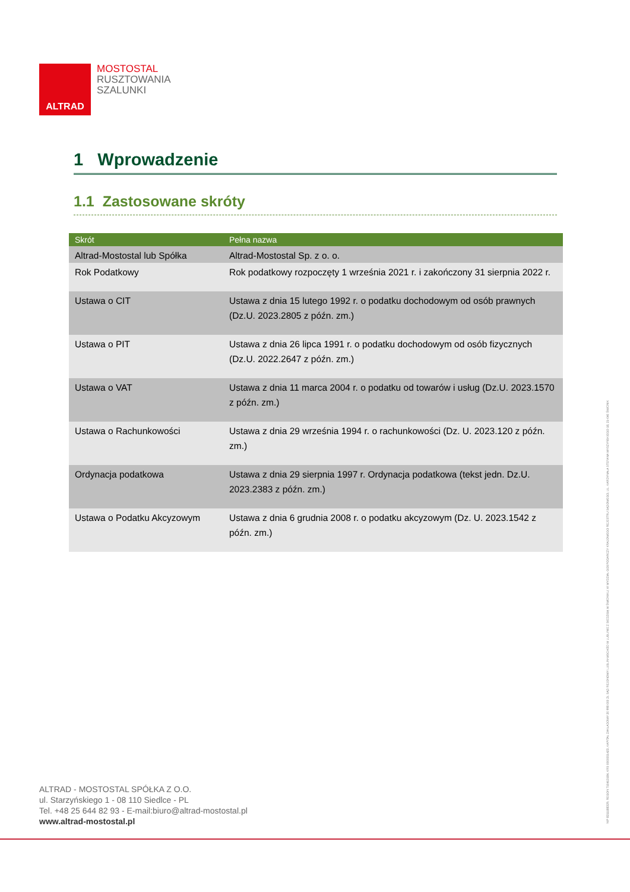ALTRAD
MOSTOSTAL
RUSZTOWANIA
SZALUNKI
1 Wprowadzenie
1.1 Zastosowane skróty
| Skrót | Pełna nazwa |
| --- | --- |
| Altrad-Mostostal lub Spółka | Altrad-Mostostal Sp. z o. o. |
| Rok Podatkowy | Rok podatkowy rozpoczęty 1 września 2021 r. i zakończony 31 sierpnia 2022 r. |
| Ustawa o CIT | Ustawa z dnia 15 lutego 1992 r. o podatku dochodowym od osób prawnych (Dz.U. 2023.2805 z późn. zm.) |
| Ustawa o PIT | Ustawa z dnia 26 lipca 1991 r. o podatku dochodowym od osób fizycznych (Dz.U. 2022.2647 z późn. zm.) |
| Ustawa o VAT | Ustawa z dnia 11 marca 2004 r. o podatku od towarów i usług (Dz.U. 2023.1570 z późn. zm.) |
| Ustawa o Rachunkowości | Ustawa z dnia 29 września 1994 r. o rachunkowości (Dz. U. 2023.120 z późn. zm.) |
| Ordynacja podatkowa | Ustawa z dnia 29 sierpnia 1997 r. Ordynacja podatkowa (tekst jedn. Dz.U. 2023.2383 z późn. zm.) |
| Ustawa o Podatku Akcyzowym | Ustawa z dnia 6 grudnia 2008 r. o podatku akcyzowym (Dz. U. 2023.1542 z późn. zm.) |
NIP 8211188329, REGON 710413184, KRS 0000051423, KAPITAŁ ZAKŁADOWY 20 998 000 ZŁ SĄD REJONOWY LUBLIN-WSCHÓD W LUBLINIE Z SIEDZIBĄ W ŚWIDNIKU, VI WYDZIAŁ GOSPODARCZY KRAJOWEGO REJESTRU SĄDOWEGO, UL. KARDYNAŁA STEFANA WYSZYŃSKIEGO 18, 21-040 ŚWIDNIK
ALTRAD - MOSTOSTAL SPÓŁKA Z O.O.
ul. Starzyńskiego 1 - 08 110 Siedlce - PL
Tel. +48 25 644 82 93 - E-mail:biuro@altrad-mostostal.pl
www.altrad-mostostal.pl